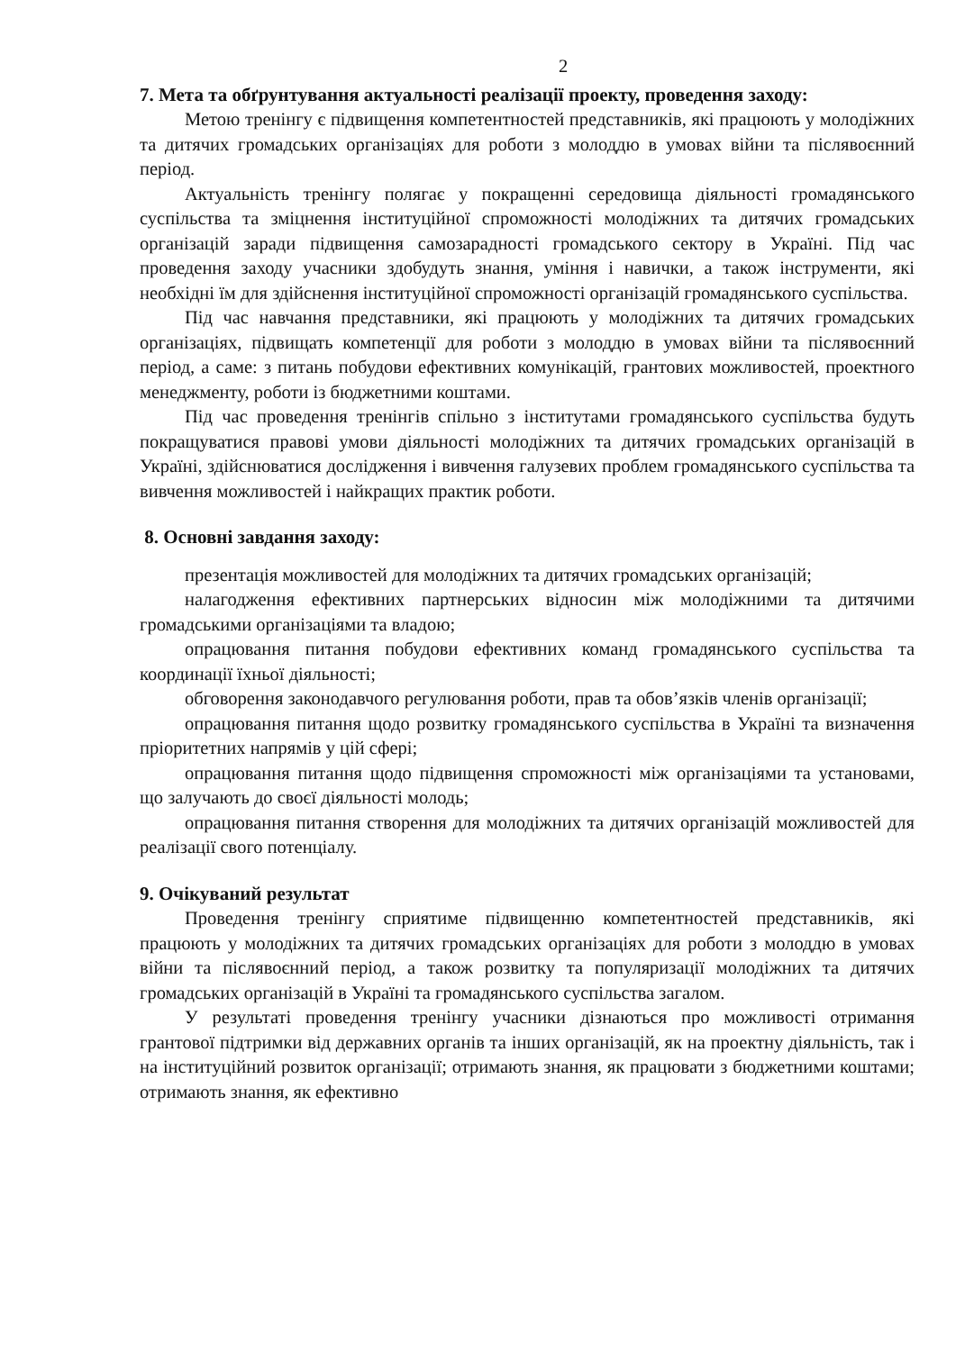2
7. Мета та обґрунтування актуальності реалізації проекту, проведення заходу:
Метою тренінгу є підвищення компетентностей представників, які працюють у молодіжних та дитячих громадських організаціях для роботи з молоддю в умовах війни та післявоєнний період.
Актуальність тренінгу полягає у покращенні середовища діяльності громадянського суспільства та зміцнення інституційної спроможності молодіжних та дитячих громадських організацій заради підвищення самозарадності громадського сектору в Україні. Під час проведення заходу учасники здобудуть знання, уміння і навички, а також інструменти, які необхідні їм для здійснення інституційної спроможності організацій громадянського суспільства.
Під час навчання представники, які працюють у молодіжних та дитячих громадських організаціях, підвищать компетенції для роботи з молоддю в умовах війни та післявоєнний період, а саме: з питань побудови ефективних комунікацій, грантових можливостей, проектного менеджменту, роботи із бюджетними коштами.
Під час проведення тренінгів спільно з інститутами громадянського суспільства будуть покращуватися правові умови діяльності молодіжних та дитячих громадських організацій в Україні, здійснюватися дослідження і вивчення галузевих проблем громадянського суспільства та вивчення можливостей і найкращих практик роботи.
8. Основні завдання заходу:
презентація можливостей для молодіжних та дитячих громадських організацій;
налагодження ефективних партнерських відносин між молодіжними та дитячими громадськими організаціями та владою;
опрацювання питання побудови ефективних команд громадянського суспільства та координації їхньої діяльності;
обговорення законодавчого регулювання роботи, прав та обов’язків членів організації;
опрацювання питання щодо розвитку громадянського суспільства в Україні та визначення пріоритетних напрямів у цій сфері;
опрацювання питання щодо підвищення спроможності між організаціями та установами, що залучають до своєї діяльності молодь;
опрацювання питання створення для молодіжних та дитячих організацій можливостей для реалізації свого потенціалу.
9. Очікуваний результат
Проведення тренінгу сприятиме підвищенню компетентностей представників, які працюють у молодіжних та дитячих громадських організаціях для роботи з молоддю в умовах війни та післявоєнний період, а також розвитку та популяризації молодіжних та дитячих громадських організацій в Україні та громадянського суспільства загалом.
У результаті проведення тренінгу учасники дізнаються про можливості отримання грантової підтримки від державних органів та інших організацій, як на проектну діяльність, так і на інституційний розвиток організації; отримають знання, як працювати з бюджетними коштами; отримають знання, як ефективно